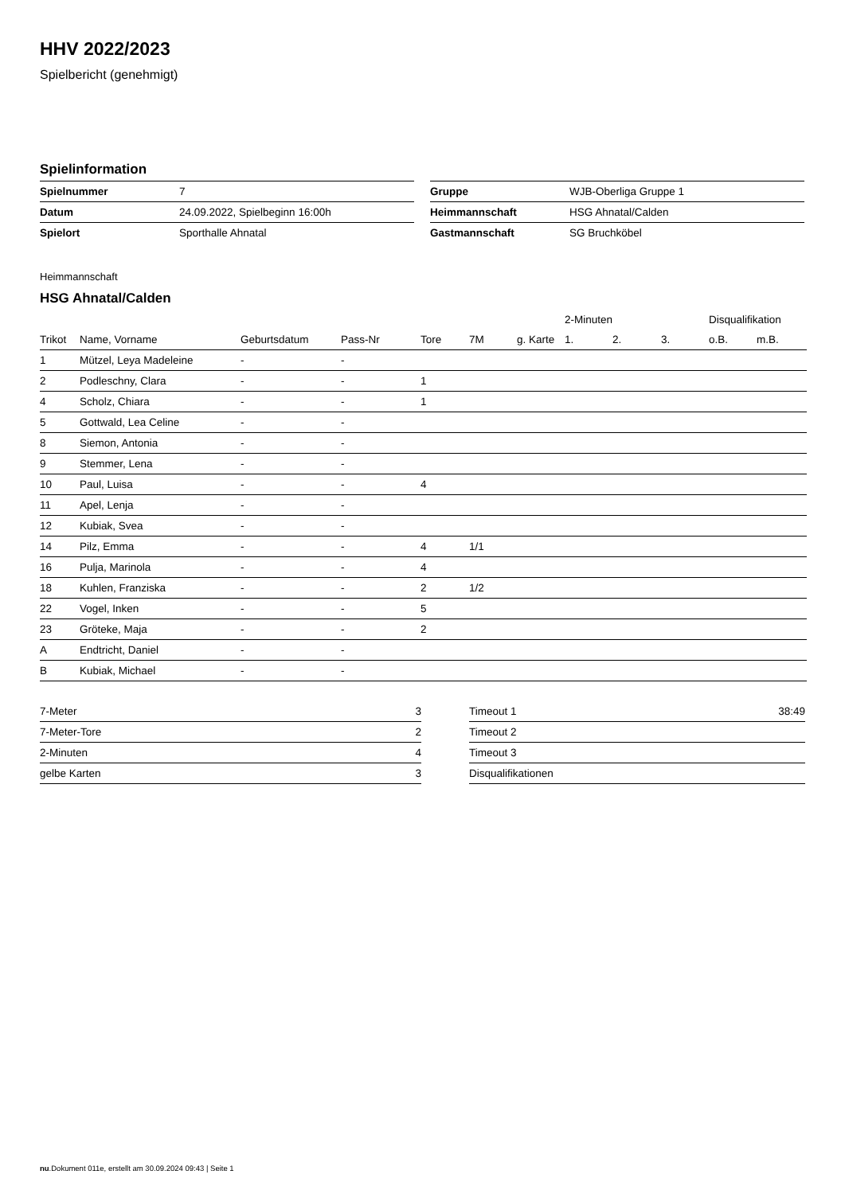HHV 2022/2023
Spielbericht (genehmigt)
Spielinformation
| Spielnummer | 7 |
| Datum | 24.09.2022, Spielbeginn 16:00h |
| Spielort | Sporthalle Ahnatal |
| Gruppe | WJB-Oberliga Gruppe 1 |
| Heimmannschaft | HSG Ahnatal/Calden |
| Gastmannschaft | SG Bruchköbel |
Heimmannschaft
HSG Ahnatal/Calden
| | | | | | | | 2-Minuten | | | Disqualifikation | |
| --- | --- | --- | --- | --- | --- | --- | --- | --- | --- | --- | --- |
| Trikot | Name, Vorname | Geburtsdatum | Pass-Nr | Tore | 7M | g. Karte | 1. | 2. | 3. | o.B. | m.B. |
| 1 | Mützel, Leya Madeleine | - | - | | | | | | | | |
| 2 | Podleschny, Clara | - | - | 1 | | | | | | | |
| 4 | Scholz, Chiara | - | - | 1 | | | | | | | |
| 5 | Gottwald, Lea Celine | - | - | | | | | | | | |
| 8 | Siemon, Antonia | - | - | | | | | | | | |
| 9 | Stemmer, Lena | - | - | | | | | | | | |
| 10 | Paul, Luisa | - | - | 4 | | | | | | | |
| 11 | Apel, Lenja | - | - | | | | | | | | |
| 12 | Kubiak, Svea | - | - | | | | | | | | |
| 14 | Pilz, Emma | - | - | 4 | 1/1 | | | | | | |
| 16 | Pulja, Marinola | - | - | 4 | | | | | | | |
| 18 | Kuhlen, Franziska | - | - | 2 | 1/2 | | | | | | |
| 22 | Vogel, Inken | - | - | 5 | | | | | | | |
| 23 | Gröteke, Maja | - | - | 2 | | | | | | | |
| A | Endtricht, Daniel | - | - | | | | | | | | |
| B | Kubiak, Michael | - | - | | | | | | | | |
| 7-Meter | 3 |
| 7-Meter-Tore | 2 |
| 2-Minuten | 4 |
| gelbe Karten | 3 |
| Timeout 1 | 38:49 |
| Timeout 2 | |
| Timeout 3 | |
| Disqualifikationen | |
nu.Dokument 011e, erstellt am 30.09.2024 09:43 | Seite 1